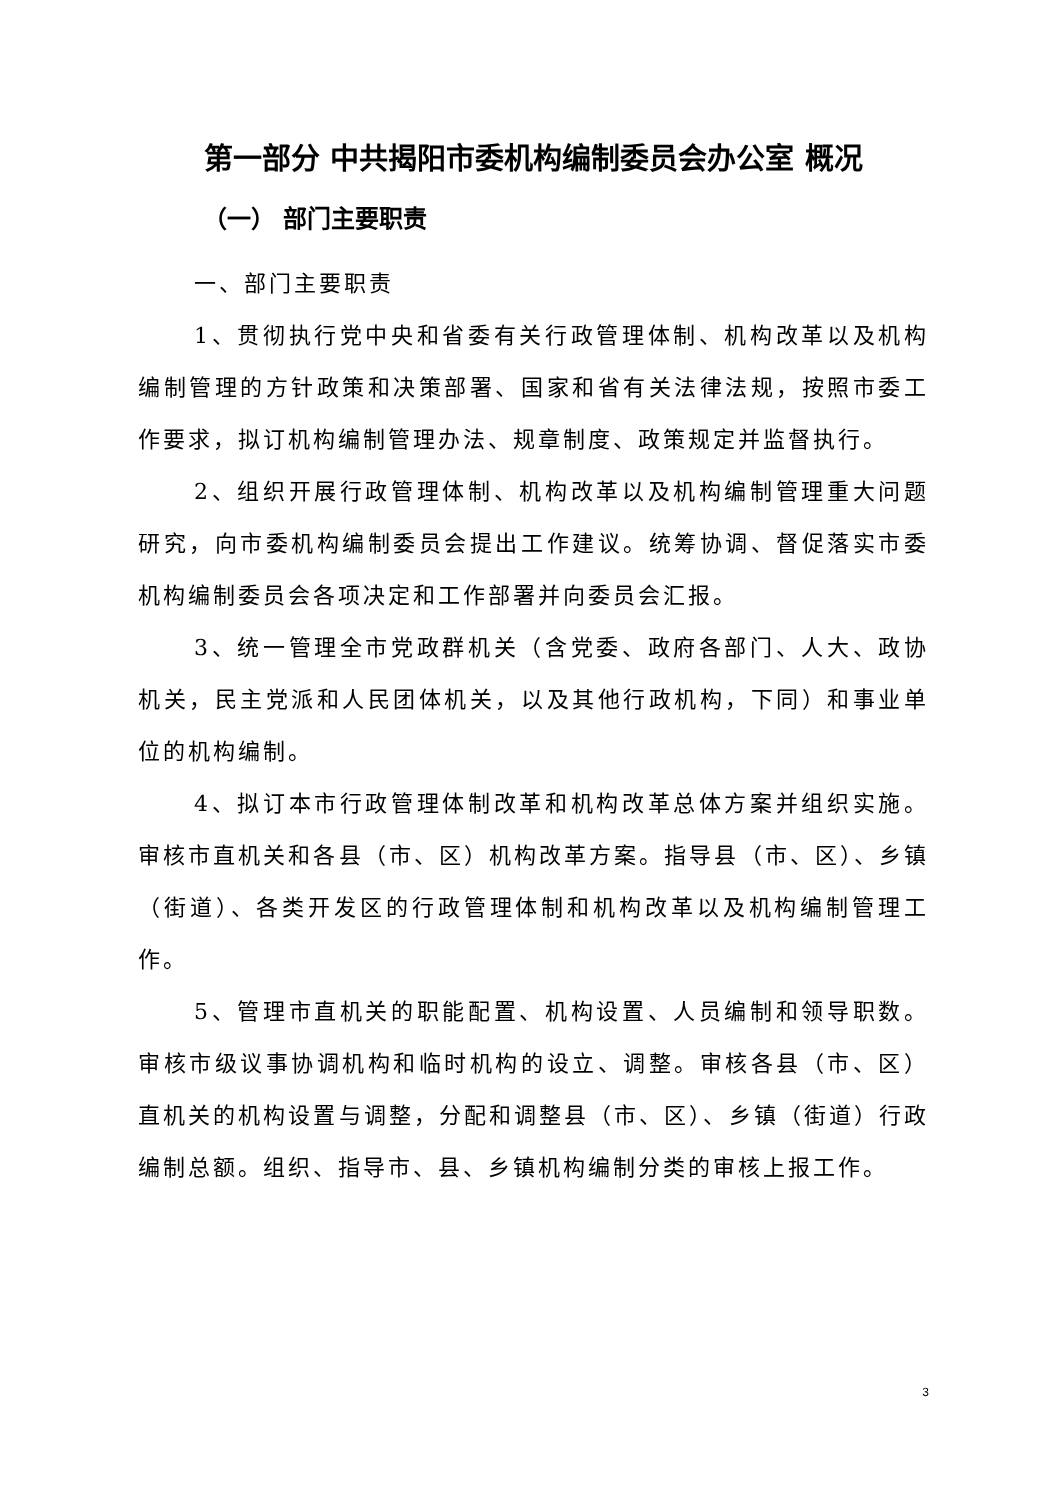第一部分 中共揭阳市委机构编制委员会办公室 概况
（一） 部门主要职责
一、部门主要职责
1、贯彻执行党中央和省委有关行政管理体制、机构改革以及机构编制管理的方针政策和决策部署、国家和省有关法律法规，按照市委工作要求，拟订机构编制管理办法、规章制度、政策规定并监督执行。
2、组织开展行政管理体制、机构改革以及机构编制管理重大问题研究，向市委机构编制委员会提出工作建议。统筹协调、督促落实市委机构编制委员会各项决定和工作部署并向委员会汇报。
3、统一管理全市党政群机关（含党委、政府各部门、人大、政协机关，民主党派和人民团体机关，以及其他行政机构，下同）和事业单位的机构编制。
4、拟订本市行政管理体制改革和机构改革总体方案并组织实施。审核市直机关和各县（市、区）机构改革方案。指导县（市、区）、乡镇（街道）、各类开发区的行政管理体制和机构改革以及机构编制管理工作。
5、管理市直机关的职能配置、机构设置、人员编制和领导职数。审核市级议事协调机构和临时机构的设立、调整。审核各县（市、区）直机关的机构设置与调整，分配和调整县（市、区）、乡镇（街道）行政编制总额。组织、指导市、县、乡镇机构编制分类的审核上报工作。
3